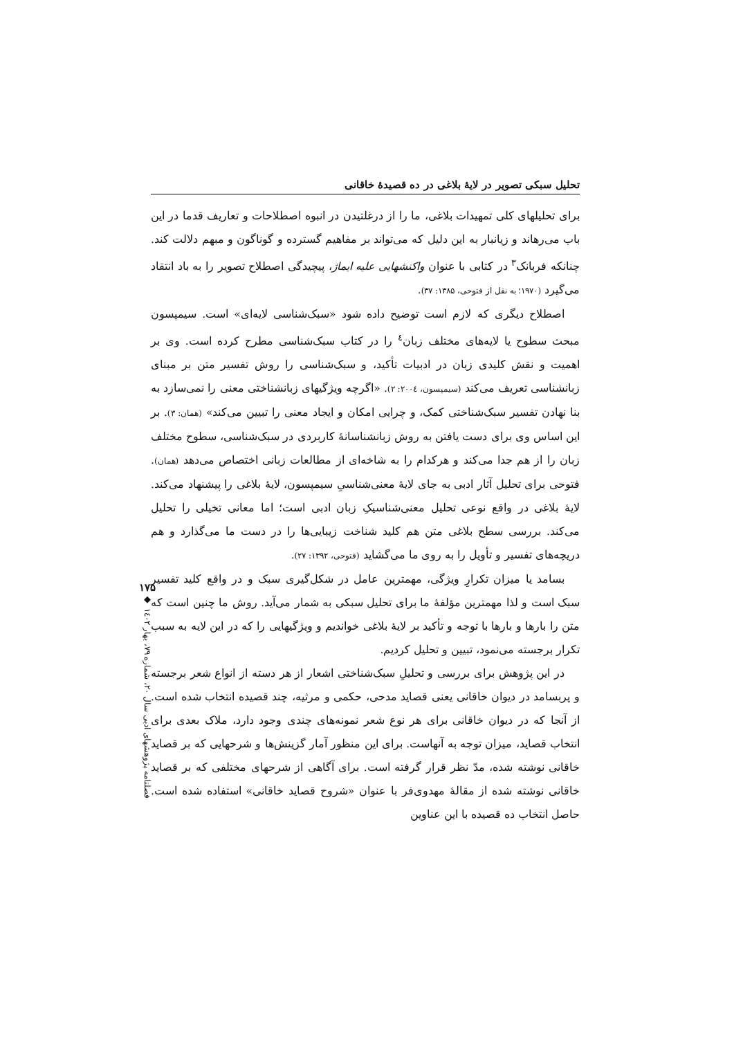تحلیل سبکی تصویر در لایهٔ بلاغی در ده قصیدهٔ خاقانی
برای تحلیلهای کلی تمهیدات بلاغی، ما را از درغلتیدن در انبوه اصطلاحات و تعاریف قدما در این باب می‌رهاند و زیانبار به این دلیل که می‌تواند بر مفاهیم گسترده و گوناگون و مبهم دلالت کند. چنانکه فربانک<sup>۳</sup> در کتابی با عنوان واکنشهایی علیه ایماژ، پیچیدگی اصطلاح تصویر را به باد انتقاد می‌گیرد (۱۹۷۰؛ به نقل از فتوحی، ۱۳۸۵: ۳۷).
اصطلاح دیگری که لازم است توضیح داده شود «سبک‌شناسی لایه‌ای» است. سیمپسون مبحث سطوح یا لایه‌های مختلف زبان<sup>٤</sup> را در کتاب سبک‌شناسی مطرح کرده است. وی بر اهمیت و نقش کلیدی زبان در ادبیات تأکید، و سبک‌شناسی را روش تفسیر متن بر مبنای زبانشناسی تعریف می‌کند (سیمپسون، ۲۰۰٤: ۲). «اگرچه ویژگیهای زبانشناختی معنی را نمی‌سازد به بنا نهادن تفسیر سبک‌شناختی کمک، و چرایی امکان و ایجاد معنی را تبیین می‌کند» (همان: ۳). بر این اساس وی برای دست یافتن به روش زبانشناسانهٔ کاربردی در سبک‌شناسی، سطوح مختلف زبان را از هم جدا می‌کند و هرکدام را به شاخه‌ای از مطالعات زبانی اختصاص می‌دهد (همان). فتوحی برای تحلیل آثار ادبی به جای لایهٔ معنی‌شناسیِ سیمپسون، لایهٔ بلاغی را پیشنهاد می‌کند. لایهٔ بلاغی در واقع نوعی تحلیل معنی‌شناسیکِ زبان ادبی است؛ اما معانی تخیلی را تحلیل می‌کند. بررسی سطح بلاغی متن هم کلید شناخت زیبایی‌ها را در دست ما می‌گذارد و هم دریچه‌های تفسیر و تأویل را به روی ما می‌گشاید (فتوحی، ۱۳۹۲: ۲۷).
بسامد یا میزان تکرارِ ویژگی، مهمترین عامل در شکل‌گیری سبک و در واقع کلید تفسیر سبک است و لذا مهمترین مؤلفهٔ ما برای تحلیل سبکی به شمار می‌آید. روش ما چنین است که متن را بارها و بارها با توجه و تأکید بر لایهٔ بلاغی خواندیم و ویژگیهایی را که در این لایه به سبب تکرار برجسته می‌نمود، تبیین و تحلیل کردیم.
در این پژوهش برای بررسی و تحلیلِ سبک‌شناختی اشعار از هر دسته از انواع شعر برجسته و پربسامد در دیوان خاقانی یعنی قصاید مدحی، حکمی و مرثیه، چند قصیده انتخاب شده است. از آنجا که در دیوان خاقانی برای هر نوع شعر نمونه‌های چندی وجود دارد، ملاک بعدی برای انتخاب قصاید، میزان توجه به آنهاست. برای این منظور آمار گزینش‌ها و شرحهایی که بر قصاید خاقانی نوشته شده، مدّ نظر قرار گرفته است. برای آگاهی از شرحهای مختلفی که بر قصاید خاقانی نوشته شده از مقالهٔ مهدوی‌فر با عنوان «شروح قصاید خاقانی» استفاده شده است. حاصل انتخاب ده قصیده با این عناوین
۱۷۵
◆
فصلنامه پژوهشهای ادبی سال ۲۰، شماره ۷۹، بهار ۱٤۰۲